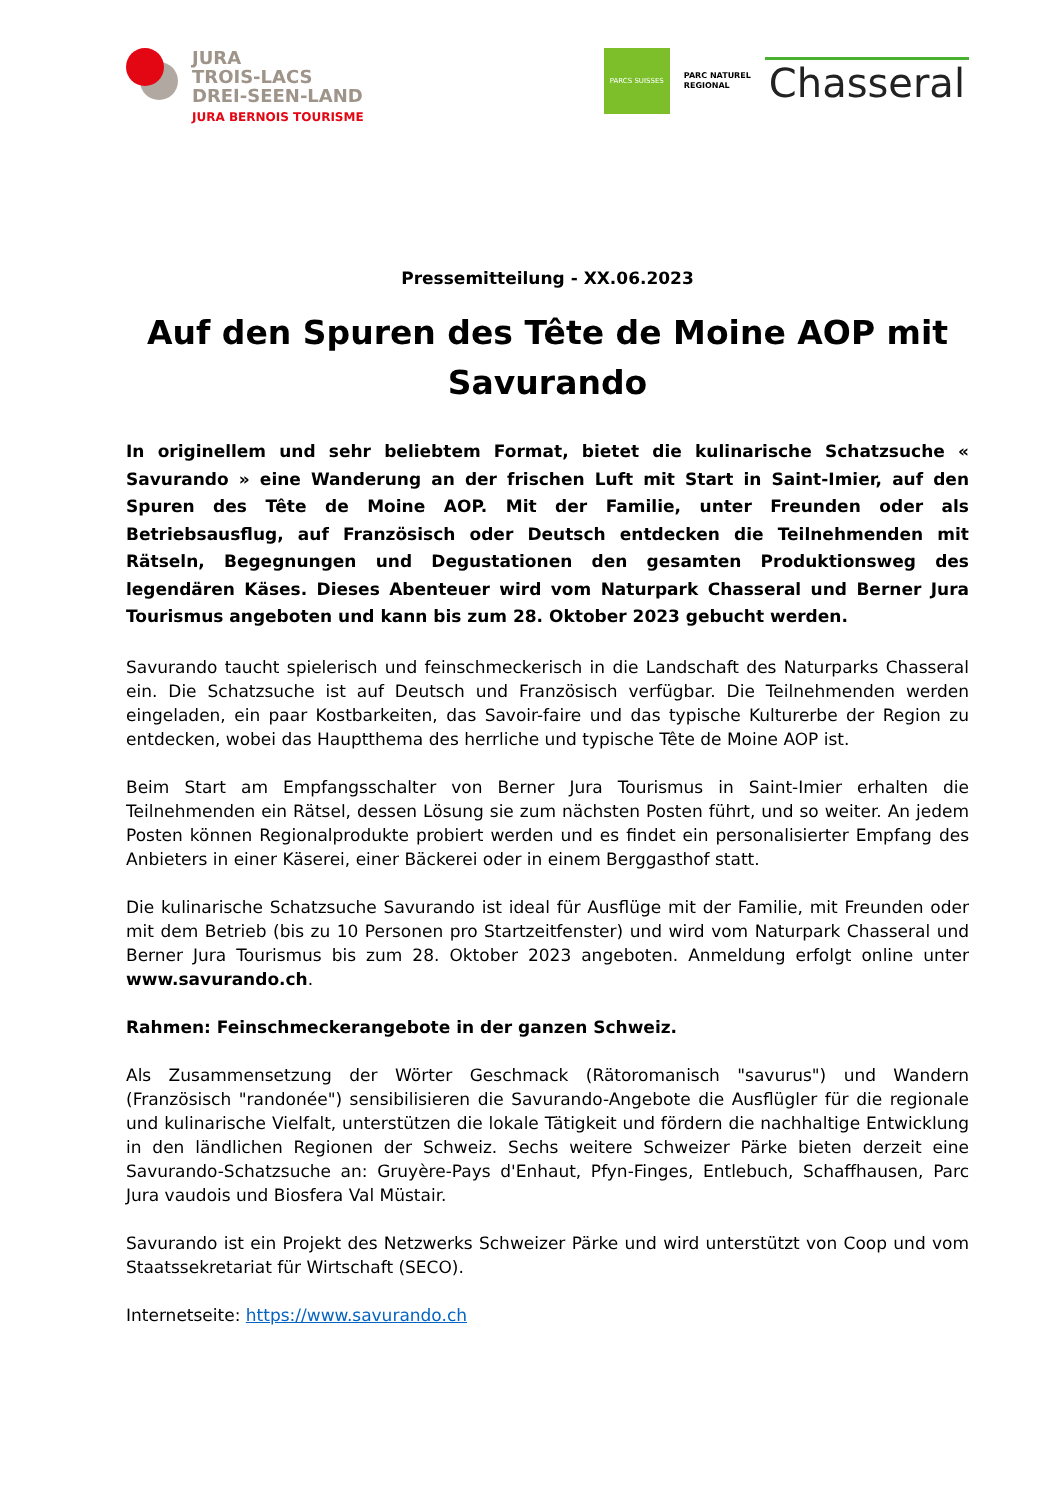JURA
TROIS-LACS
DREI-SEEN-LAND
JURA BERNOIS TOURISME
PARCS SUISSES
PARC NATUREL
REGIONAL
Chasseral
Pressemitteilung - XX.06.2023
Auf den Spuren des Tête de Moine AOP mit Savurando
In originellem und sehr beliebtem Format, bietet die kulinarische Schatzsuche « Savurando » eine Wanderung an der frischen Luft mit Start in Saint-Imier, auf den Spuren des Tête de Moine AOP. Mit der Familie, unter Freunden oder als Betriebsausflug, auf Französisch oder Deutsch entdecken die Teilnehmenden mit Rätseln, Begegnungen und Degustationen den gesamten Produktionsweg des legendären Käses. Dieses Abenteuer wird vom Naturpark Chasseral und Berner Jura Tourismus angeboten und kann bis zum 28. Oktober 2023 gebucht werden.
Savurando taucht spielerisch und feinschmeckerisch in die Landschaft des Naturparks Chasseral ein. Die Schatzsuche ist auf Deutsch und Französisch verfügbar. Die Teilnehmenden werden eingeladen, ein paar Kostbarkeiten, das Savoir-faire und das typische Kulturerbe der Region zu entdecken, wobei das Hauptthema des herrliche und typische Tête de Moine AOP ist.
Beim Start am Empfangsschalter von Berner Jura Tourismus in Saint-Imier erhalten die Teilnehmenden ein Rätsel, dessen Lösung sie zum nächsten Posten führt, und so weiter. An jedem Posten können Regionalprodukte probiert werden und es findet ein personalisierter Empfang des Anbieters in einer Käserei, einer Bäckerei oder in einem Berggasthof statt.
Die kulinarische Schatzsuche Savurando ist ideal für Ausflüge mit der Familie, mit Freunden oder mit dem Betrieb (bis zu 10 Personen pro Startzeitfenster) und wird vom Naturpark Chasseral und Berner Jura Tourismus bis zum 28. Oktober 2023 angeboten. Anmeldung erfolgt online unter www.savurando.ch.
Rahmen: Feinschmeckerangebote in der ganzen Schweiz.
Als Zusammensetzung der Wörter Geschmack (Rätoromanisch "savurus") und Wandern (Französisch "randonée") sensibilisieren die Savurando-Angebote die Ausflügler für die regionale und kulinarische Vielfalt, unterstützen die lokale Tätigkeit und fördern die nachhaltige Entwicklung in den ländlichen Regionen der Schweiz. Sechs weitere Schweizer Pärke bieten derzeit eine Savurando-Schatzsuche an: Gruyère-Pays d'Enhaut, Pfyn-Finges, Entlebuch, Schaffhausen, Parc Jura vaudois und Biosfera Val Müstair.
Savurando ist ein Projekt des Netzwerks Schweizer Pärke und wird unterstützt von Coop und vom Staatssekretariat für Wirtschaft (SECO).
Internetseite: https://www.savurando.ch